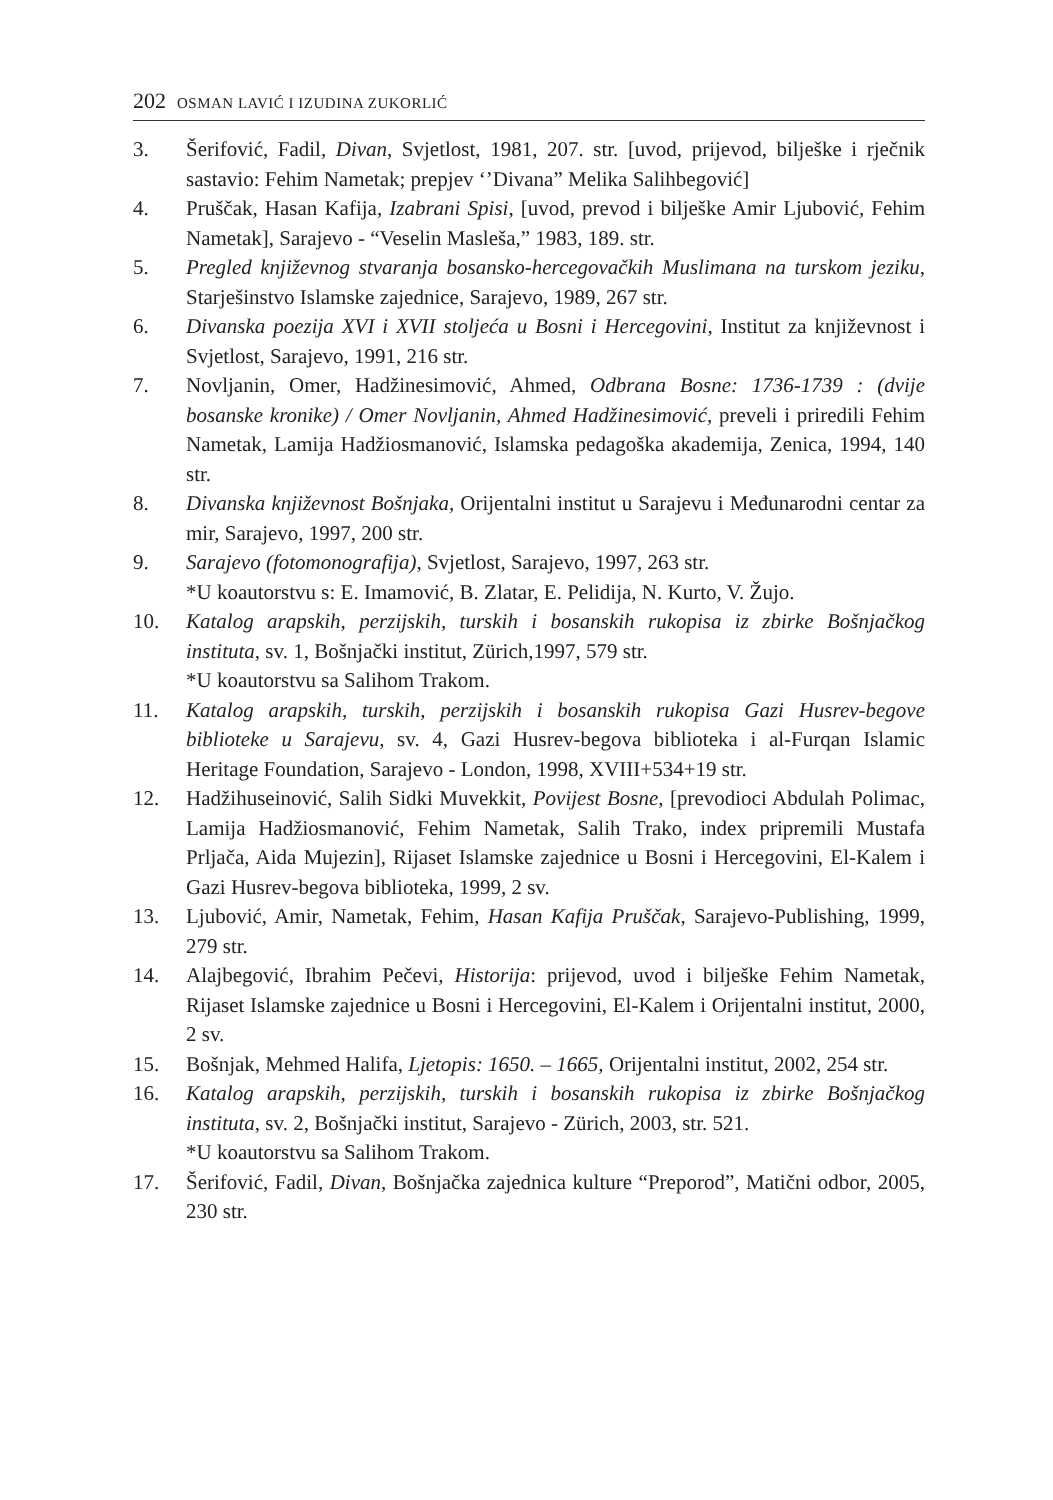202 OSMAN LAVIĆ I IZUDINA ZUKORLIĆ
3. Šerifović, Fadil, Divan, Svjetlost, 1981, 207. str. [uvod, prijevod, bilješke i rječnik sastavio: Fehim Nametak; prepjev ‘’Divana” Melika Salihbegović]
4. Pruščak, Hasan Kafija, Izabrani Spisi, [uvod, prevod i bilješke Amir Ljubović, Fehim Nametak], Sarajevo - “Veselin Masleša,” 1983, 189. str.
5. Pregled književnog stvaranja bosansko-hercegovačkih Muslimana na turskom jeziku, Starješinstvo Islamske zajednice, Sarajevo, 1989, 267 str.
6. Divanska poezija XVI i XVII stoljeća u Bosni i Hercegovini, Institut za književnost i Svjetlost, Sarajevo, 1991, 216 str.
7. Novljanin, Omer, Hadžinesimović, Ahmed, Odbrana Bosne: 1736-1739 : (dvije bosanske kronike) / Omer Novljanin, Ahmed Hadžinesimović, preveli i priredili Fehim Nametak, Lamija Hadžiosmanović, Islamska pedagoška akademija, Zenica, 1994, 140 str.
8. Divanska književnost Bošnjaka, Orijentalni institut u Sarajevu i Međunarodni centar za mir, Sarajevo, 1997, 200 str.
9. Sarajevo (fotomonografija), Svjetlost, Sarajevo, 1997, 263 str.
*U koautorstvu s: E. Imamović, B. Zlatar, E. Pelidija, N. Kurto, V. Žujo.
10. Katalog arapskih, perzijskih, turskih i bosanskih rukopisa iz zbirke Bošnjačkog instituta, sv. 1, Bošnjački institut, Zürich,1997, 579 str.
*U koautorstvu sa Salihom Trakom.
11. Katalog arapskih, turskih, perzijskih i bosanskih rukopisa Gazi Husrev-begove biblioteke u Sarajevu, sv. 4, Gazi Husrev-begova biblioteka i al-Furqan Islamic Heritage Foundation, Sarajevo - London, 1998, XVIII+534+19 str.
12. Hadžihuseinović, Salih Sidki Muvekkit, Povijest Bosne, [prevodioci Abdulah Polimac, Lamija Hadžiosmanović, Fehim Nametak, Salih Trako, index pripremili Mustafa Prljača, Aida Mujezin], Rijaset Islamske zajednice u Bosni i Hercegovini, El-Kalem i Gazi Husrev-begova biblioteka, 1999, 2 sv.
13. Ljubović, Amir, Nametak, Fehim, Hasan Kafija Pruščak, Sarajevo-Publishing, 1999, 279 str.
14. Alajbegović, Ibrahim Pečevi, Historija: prijevod, uvod i bilješke Fehim Nametak, Rijaset Islamske zajednice u Bosni i Hercegovini, El-Kalem i Orijentalni institut, 2000, 2 sv.
15. Bošnjak, Mehmed Halifa, Ljetopis: 1650. – 1665, Orijentalni institut, 2002, 254 str.
16. Katalog arapskih, perzijskih, turskih i bosanskih rukopisa iz zbirke Bošnjačkog instituta, sv. 2, Bošnjački institut, Sarajevo - Zürich, 2003, str. 521.
*U koautorstvu sa Salihom Trakom.
17. Šerifović, Fadil, Divan, Bošnjačka zajednica kulture “Preporod”, Matični odbor, 2005, 230 str.